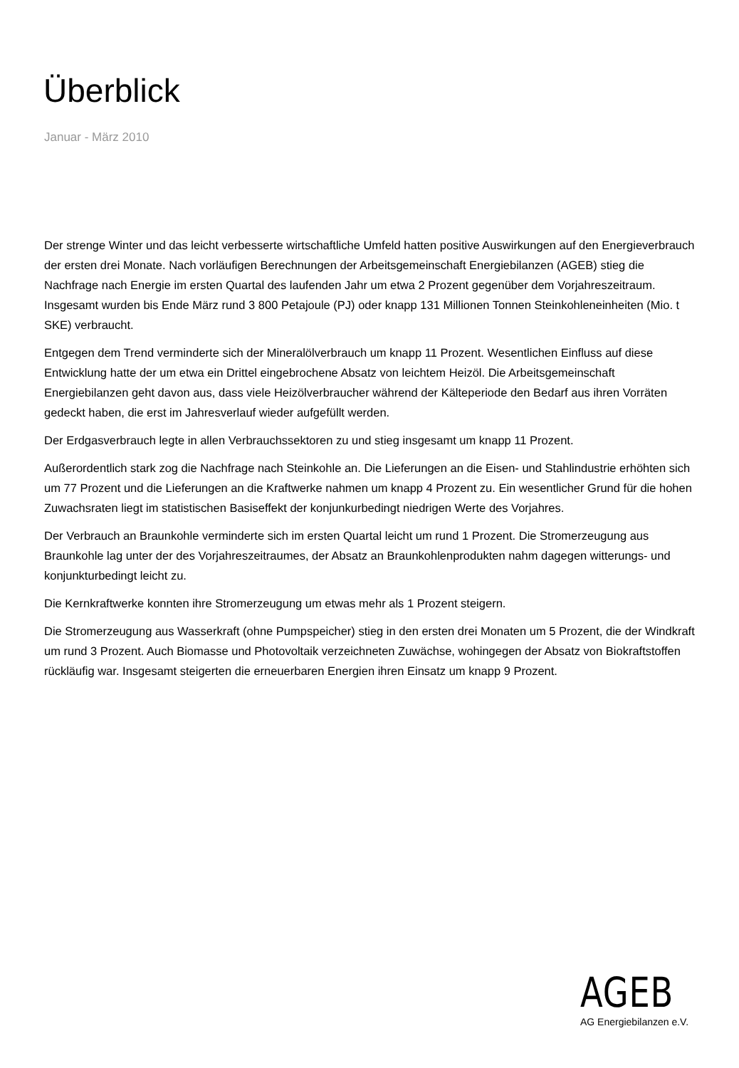Überblick
Januar - März 2010
Der strenge Winter und das leicht verbesserte wirtschaftliche Umfeld hatten positive Auswirkungen auf den Energieverbrauch der ersten drei Monate. Nach vorläufigen Berechnungen der Arbeitsgemeinschaft Energiebilanzen (AGEB) stieg die Nachfrage nach Energie im ersten Quartal des laufenden Jahr um etwa 2 Prozent gegenüber dem Vorjahreszeitraum. Insgesamt wurden bis Ende März rund 3 800 Petajoule (PJ) oder knapp 131 Millionen Tonnen Steinkohleneinheiten (Mio. t SKE) verbraucht.
Entgegen dem Trend verminderte sich der Mineralölverbrauch um knapp 11 Prozent. Wesentlichen Einfluss auf diese Entwicklung hatte der um etwa ein Drittel eingebrochene Absatz von leichtem Heizöl. Die Arbeitsgemeinschaft Energiebilanzen geht davon aus, dass viele Heizölverbraucher während der Kälteperiode den Bedarf aus ihren Vorräten gedeckt haben, die erst im Jahresverlauf wieder aufgefüllt werden.
Der Erdgasverbrauch legte in allen Verbrauchssektoren zu und stieg insgesamt um knapp 11 Prozent.
Außerordentlich stark zog die Nachfrage nach Steinkohle an. Die Lieferungen an die Eisen- und Stahlindustrie erhöhten sich um 77 Prozent und die Lieferungen an die Kraftwerke nahmen um knapp 4 Prozent zu. Ein wesentlicher Grund für die hohen Zuwachsraten liegt im statistischen Basiseffekt der konjunkurbedingt niedrigen Werte des Vorjahres.
Der Verbrauch an Braunkohle verminderte sich im ersten Quartal leicht um rund 1 Prozent. Die Stromerzeugung aus Braunkohle lag unter der des Vorjahreszeitraumes, der Absatz an Braunkohlenprodukten nahm dagegen witterungs- und konjunkturbedingt leicht zu.
Die Kernkraftwerke konnten ihre Stromerzeugung um etwas mehr als 1 Prozent steigern.
Die Stromerzeugung aus Wasserkraft (ohne Pumpspeicher) stieg in den ersten drei Monaten um 5 Prozent, die der Windkraft um rund 3 Prozent. Auch Biomasse und Photovoltaik verzeichneten Zuwächse, wohingegen der Absatz von Biokraftstoffen rückläufig war. Insgesamt steigerten die erneuerbaren Energien ihren Einsatz um knapp 9 Prozent.
AGEB
AG Energiebilanzen e.V.